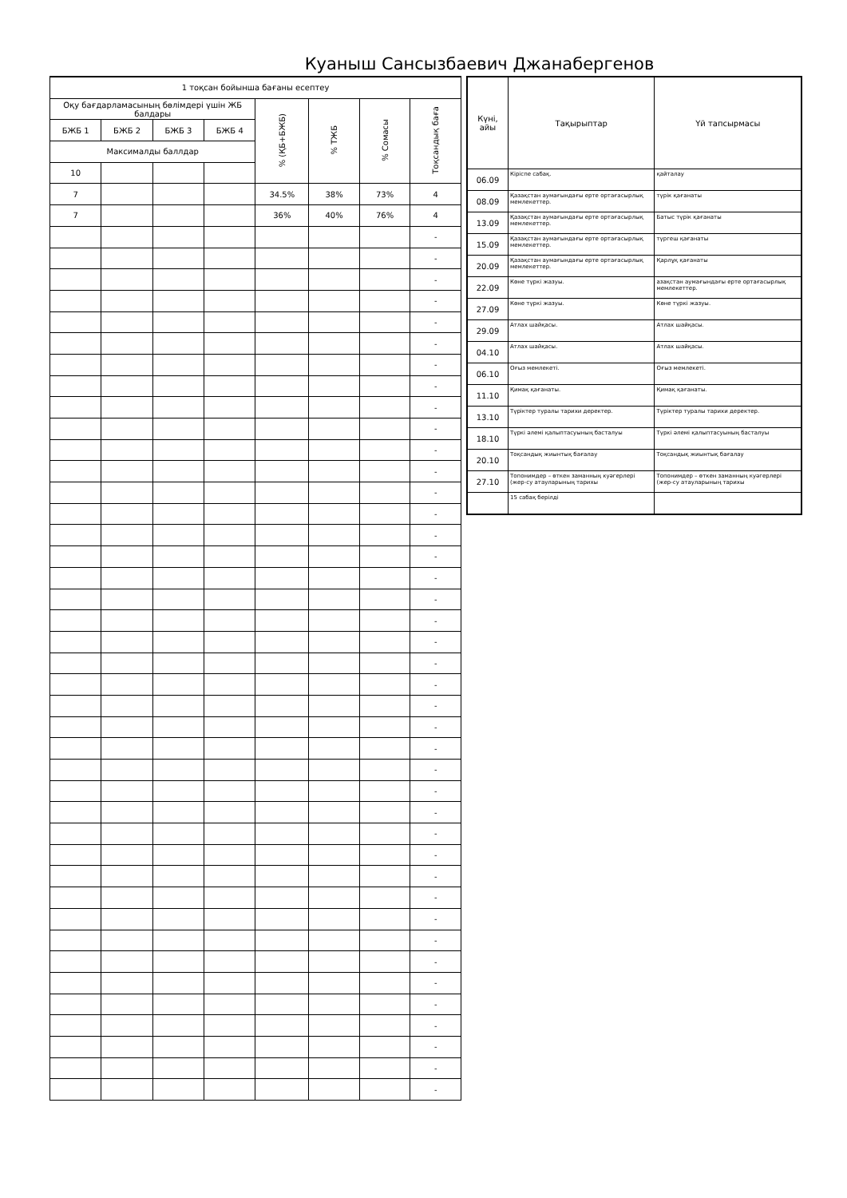Куаныш Сансызбаевич Джанабергенов
| 1 тоқсан бойынша бағаны есептеу | | | | | | | |
| --- | --- | --- | --- | --- | --- | --- | --- |
| Оқу бағдарламасының бөлімдері үшін ЖБ балдары | | | | % (ҚБ+БЖБ) | % ТЖБ | % Сомасы | Тоқсандық баға |
| БЖБ 1 | БЖБ 2 | БЖБ 3 | БЖБ 4 | | | | |
| Максималды баллдар | | | | | | | |
| 10 | | | | | | | |
| 7 | | | | 34.5% | 38% | 73% | 4 |
| 7 | | | | 36% | 40% | 76% | 4 |
| | | | | | | | - |
| | | | | | | | - |
| | | | | | | | - |
| | | | | | | | - |
| | | | | | | | - |
| | | | | | | | - |
| | | | | | | | - |
| | | | | | | | - |
| | | | | | | | - |
| | | | | | | | - |
| | | | | | | | - |
| | | | | | | | - |
| | | | | | | | - |
| | | | | | | | - |
| | | | | | | | - |
| | | | | | | | - |
| | | | | | | | - |
| | | | | | | | - |
| | | | | | | | - |
| | | | | | | | - |
| | | | | | | | - |
| | | | | | | | - |
| | | | | | | | - |
| | | | | | | | - |
| | | | | | | | - |
| | | | | | | | - |
| | | | | | | | - |
| | | | | | | | - |
| | | | | | | | - |
| | | | | | | | - |
| | | | | | | | - |
| | | | | | | | - |
| | | | | | | | - |
| | | | | | | | - |
| | | | | | | | - |
| | | | | | | | - |
| | | | | | | | - |
| | | | | | | | - |
| | | | | | | | - |
| | | | | | | | - |
| | | | | | | | - |
| Күні, айы | Тақырыптар | Үй тапсырмасы |
| --- | --- | --- |
| 06.09 | Кіріспе сабақ. | қайталау |
| 08.09 | Қазақстан аумағындағы ерте ортағасырлық мемлекеттер. | түрік қағанаты |
| 13.09 | Қазақстан аумағындағы ерте ортағасырлық мемлекеттер. | Батыс түрік қағанаты |
| 15.09 | Қазақстан аумағындағы ерте ортағасырлық мемлекеттер. | түргеш қағанаты |
| 20.09 | Қазақстан аумағындағы ерте ортағасырлық мемлекеттер. | Қарлұқ қағанаты |
| 22.09 | Көне түркі жазуы. | азақстан аумағындағы ерте ортағасырлық мемлекеттер. |
| 27.09 | Көне түркі жазуы. | Көне түркі жазуы. |
| 29.09 | Атлах шайқасы. | Атлах шайқасы. |
| 04.10 | Атлах шайқасы. | Атлах шайқасы. |
| 06.10 | Оғыз мемлекеті. | Оғыз мемлекеті. |
| 11.10 | Қимақ қағанаты. | Қимақ қағанаты. |
| 13.10 | Түріктер туралы тарихи деректер. | Түріктер туралы тарихи деректер. |
| 18.10 | Түркі әлемі қалыптасуының басталуы | Түркі әлемі қалыптасуының басталуы |
| 20.10 | Тоқсандық жиынтық бағалау | Тоқсандық жиынтық бағалау |
| 27.10 | Топонимдер – өткен заманның куәгерлері (жер-су атауларының тарихы | Топонимдер – өткен заманның куәгерлері (жер-су атауларының тарихы |
| | 15 сабақ берілді | |